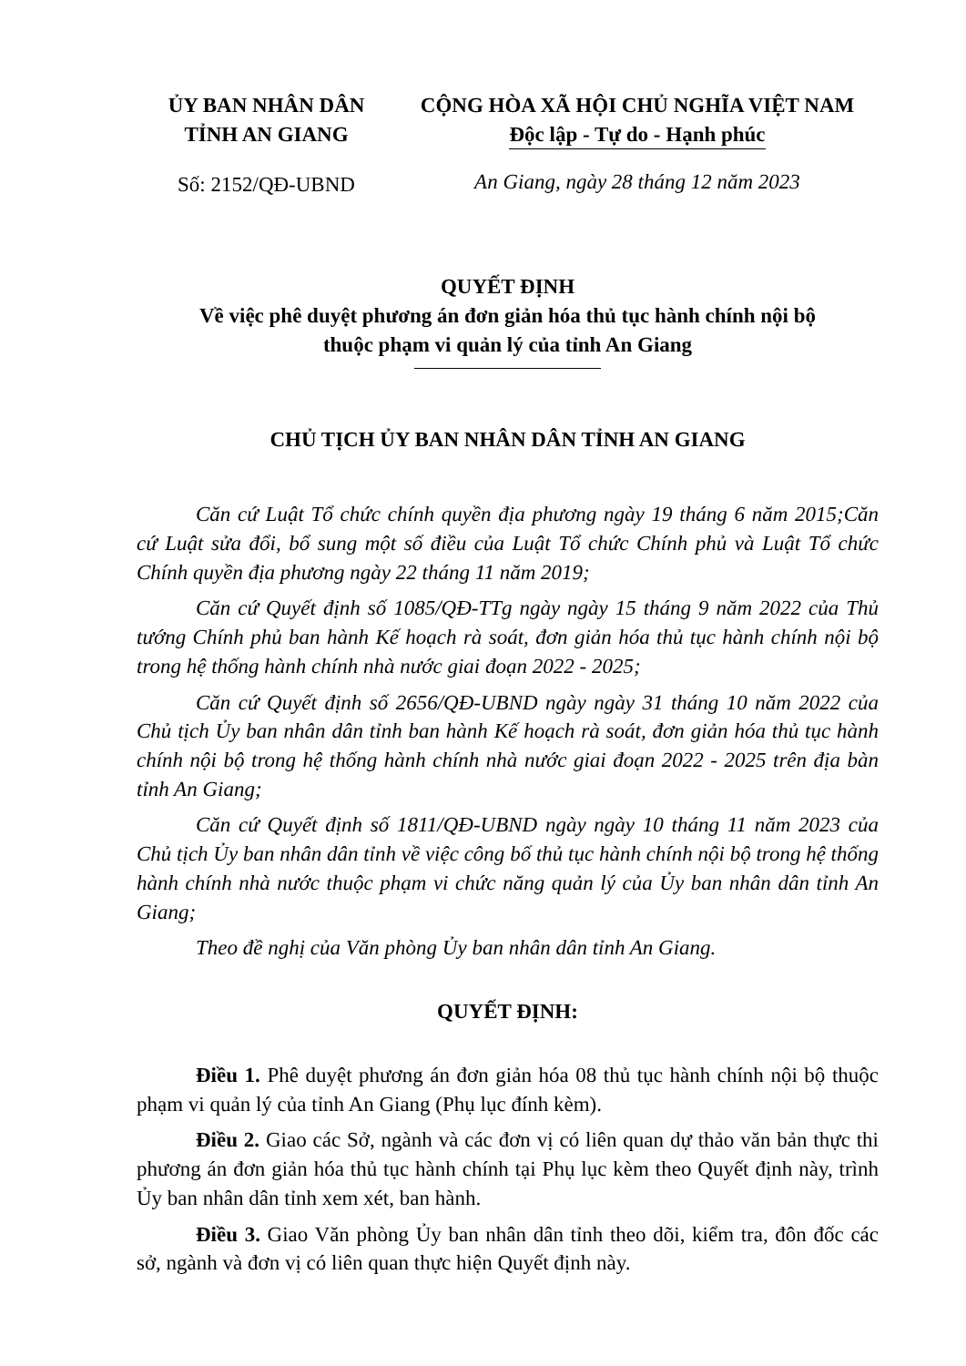ỦY BAN NHÂN DÂN
TỈNH AN GIANG
Số: 2152/QĐ-UBND
CỘNG HÒA XÃ HỘI CHỦ NGHĨA VIỆT NAM
Độc lập - Tự do - Hạnh phúc
An Giang, ngày 28 tháng 12 năm 2023
QUYẾT ĐỊNH
Về việc phê duyệt phương án đơn giản hóa thủ tục hành chính nội bộ
thuộc phạm vi quản lý của tỉnh An Giang
CHỦ TỊCH ỦY BAN NHÂN DÂN TỈNH AN GIANG
Căn cứ Luật Tổ chức chính quyền địa phương ngày 19 tháng 6 năm 2015;Căn cứ Luật sửa đổi, bổ sung một số điều của Luật Tổ chức Chính phủ và Luật Tổ chức Chính quyền địa phương ngày 22 tháng 11 năm 2019;
Căn cứ Quyết định số 1085/QĐ-TTg ngày ngày 15 tháng 9 năm 2022 của Thủ tướng Chính phủ ban hành Kế hoạch rà soát, đơn giản hóa thủ tục hành chính nội bộ trong hệ thống hành chính nhà nước giai đoạn 2022 - 2025;
Căn cứ Quyết định số 2656/QĐ-UBND ngày ngày 31 tháng 10 năm 2022 của Chủ tịch Ủy ban nhân dân tỉnh ban hành Kế hoạch rà soát, đơn giản hóa thủ tục hành chính nội bộ trong hệ thống hành chính nhà nước giai đoạn 2022 - 2025 trên địa bàn tỉnh An Giang;
Căn cứ Quyết định số 1811/QĐ-UBND ngày ngày 10 tháng 11 năm 2023 của Chủ tịch Ủy ban nhân dân tỉnh về việc công bố thủ tục hành chính nội bộ trong hệ thống hành chính nhà nước thuộc phạm vi chức năng quản lý của Ủy ban nhân dân tỉnh An Giang;
Theo đề nghị của Văn phòng Ủy ban nhân dân tỉnh An Giang.
QUYẾT ĐỊNH:
Điều 1. Phê duyệt phương án đơn giản hóa 08 thủ tục hành chính nội bộ thuộc phạm vi quản lý của tỉnh An Giang (Phụ lục đính kèm).
Điều 2. Giao các Sở, ngành và các đơn vị có liên quan dự thảo văn bản thực thi phương án đơn giản hóa thủ tục hành chính tại Phụ lục kèm theo Quyết định này, trình Ủy ban nhân dân tỉnh xem xét, ban hành.
Điều 3. Giao Văn phòng Ủy ban nhân dân tỉnh theo dõi, kiểm tra, đôn đốc các sở, ngành và đơn vị có liên quan thực hiện Quyết định này.